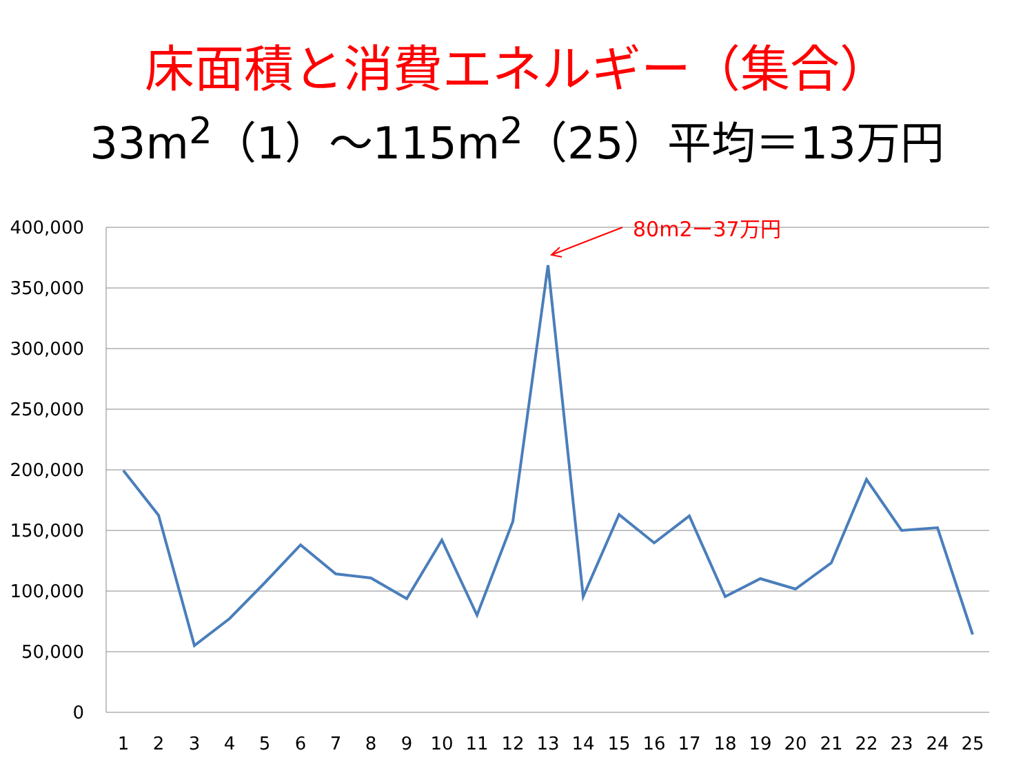床面積と消費エネルギー（集合）
33m<sup>2</sup>（1）～115m<sup>2</sup>（25）平均＝13万円
400,000
350,000
300,000
250,000
200,000
150,000
100,000
50,000
0
1
2
3
4
5
6
7
8
9
10
11
12
13
14
15
16
17
18
19
20
21
22
23
24
25
80m2ー37万円